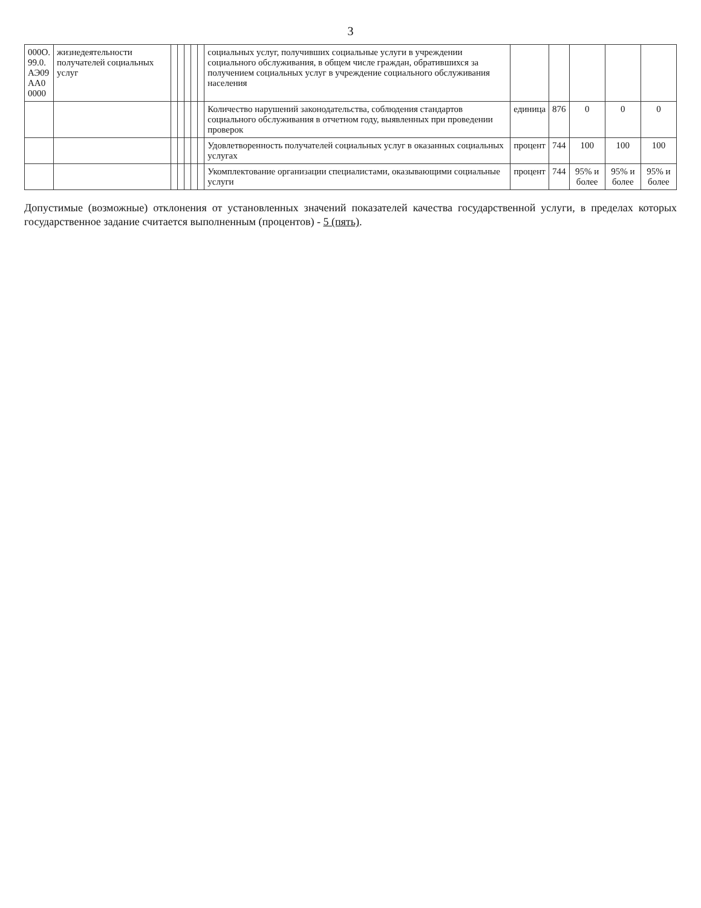3
| 000О. 99.0. АЭ09 АА0 0000 | жизнедеятельности получателей социальных услуг | | | | | | социальных услуг, получивших социальные услуги в учреждении социального обслуживания, в общем числе граждан, обратившихся за получением социальных услуг в учреждение социального обслуживания населения | | | | | |
| | | | | | | | Количество нарушений законодательства, соблюдения стандартов социального обслуживания в отчетном году, выявленных при проведении проверок | единица | 876 | 0 | 0 | 0 |
| | | | | | | | Удовлетворенность получателей социальных услуг в оказанных социальных услугах | процент | 744 | 100 | 100 | 100 |
| | | | | | | | Укомплектование организации специалистами, оказывающими социальные услуги | процент | 744 | 95% и более | 95% и более | 95% и более |
Допустимые (возможные) отклонения от установленных значений показателей качества государственной услуги, в пределах которых государственное задание считается выполненным (процентов) - 5 (пять).